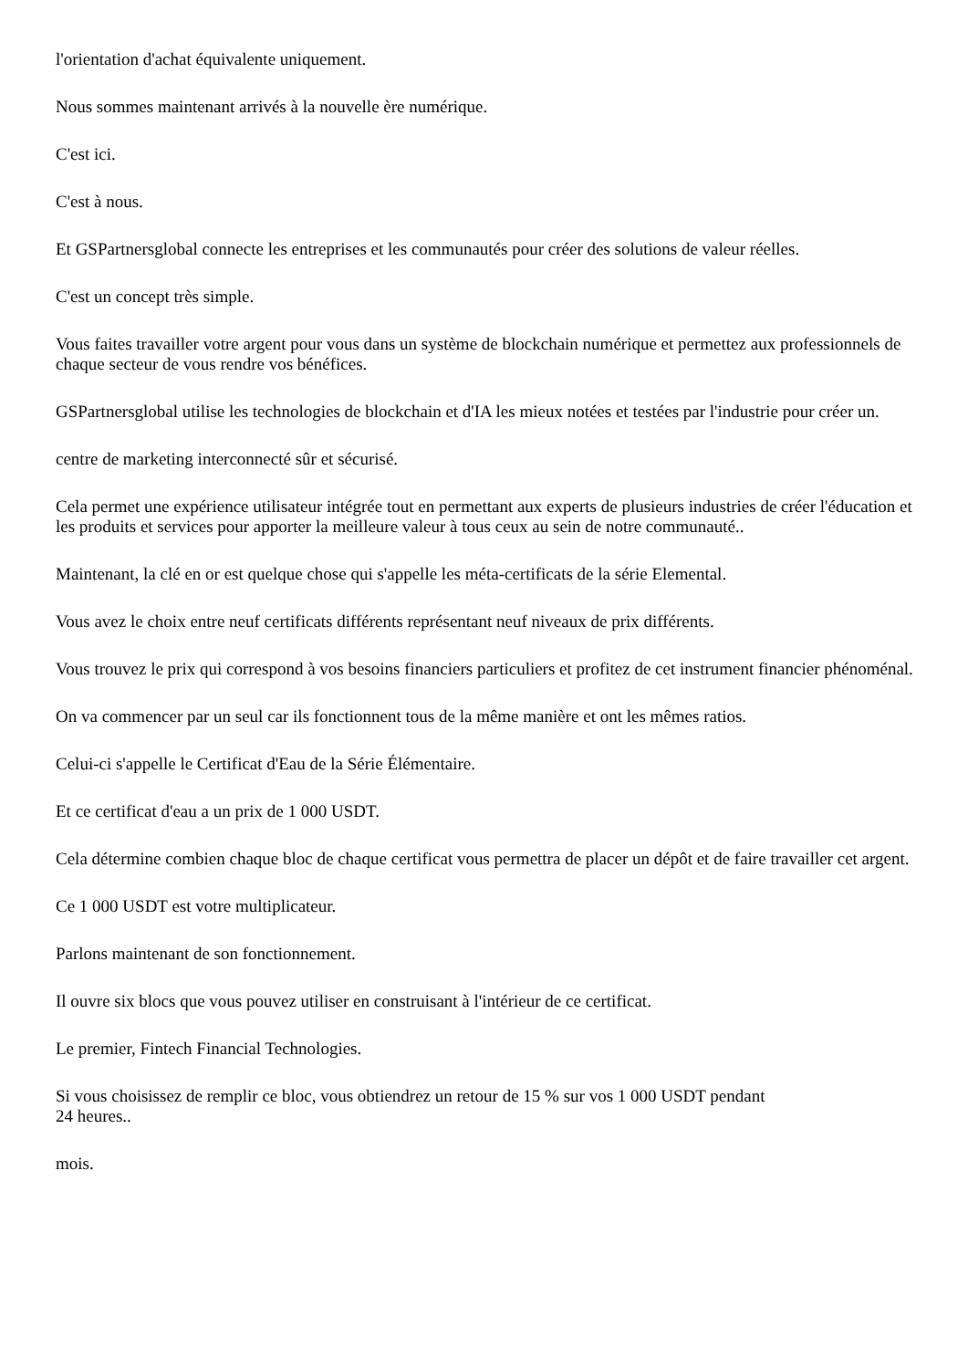l'orientation d'achat équivalente uniquement.
Nous sommes maintenant arrivés à la nouvelle ère numérique.
C'est ici.
C'est à nous.
Et GSPartnersglobal connecte les entreprises et les communautés pour créer des solutions de valeur réelles.
C'est un concept très simple.
Vous faites travailler votre argent pour vous dans un système de blockchain numérique et permettez aux professionnels de chaque secteur de vous rendre vos bénéfices.
GSPartnersglobal utilise les technologies de blockchain et d'IA les mieux notées et testées par l'industrie pour créer un.
centre de marketing interconnecté sûr et sécurisé.
Cela permet une expérience utilisateur intégrée tout en permettant aux experts de plusieurs industries de créer l'éducation et les produits et services pour apporter la meilleure valeur à tous ceux au sein de notre communauté..
Maintenant, la clé en or est quelque chose qui s'appelle les méta-certificats de la série Elemental.
Vous avez le choix entre neuf certificats différents représentant neuf niveaux de prix différents.
Vous trouvez le prix qui correspond à vos besoins financiers particuliers et profitez de cet instrument financier phénoménal.
On va commencer par un seul car ils fonctionnent tous de la même manière et ont les mêmes ratios.
Celui-ci s'appelle le Certificat d'Eau de la Série Élémentaire.
Et ce certificat d'eau a un prix de 1 000 USDT.
Cela détermine combien chaque bloc de chaque certificat vous permettra de placer un dépôt et de faire travailler cet argent.
Ce 1 000 USDT est votre multiplicateur.
Parlons maintenant de son fonctionnement.
Il ouvre six blocs que vous pouvez utiliser en construisant à l'intérieur de ce certificat.
Le premier, Fintech Financial Technologies.
Si vous choisissez de remplir ce bloc, vous obtiendrez un retour de 15 % sur vos 1 000 USDT pendant
24 heures..
mois.